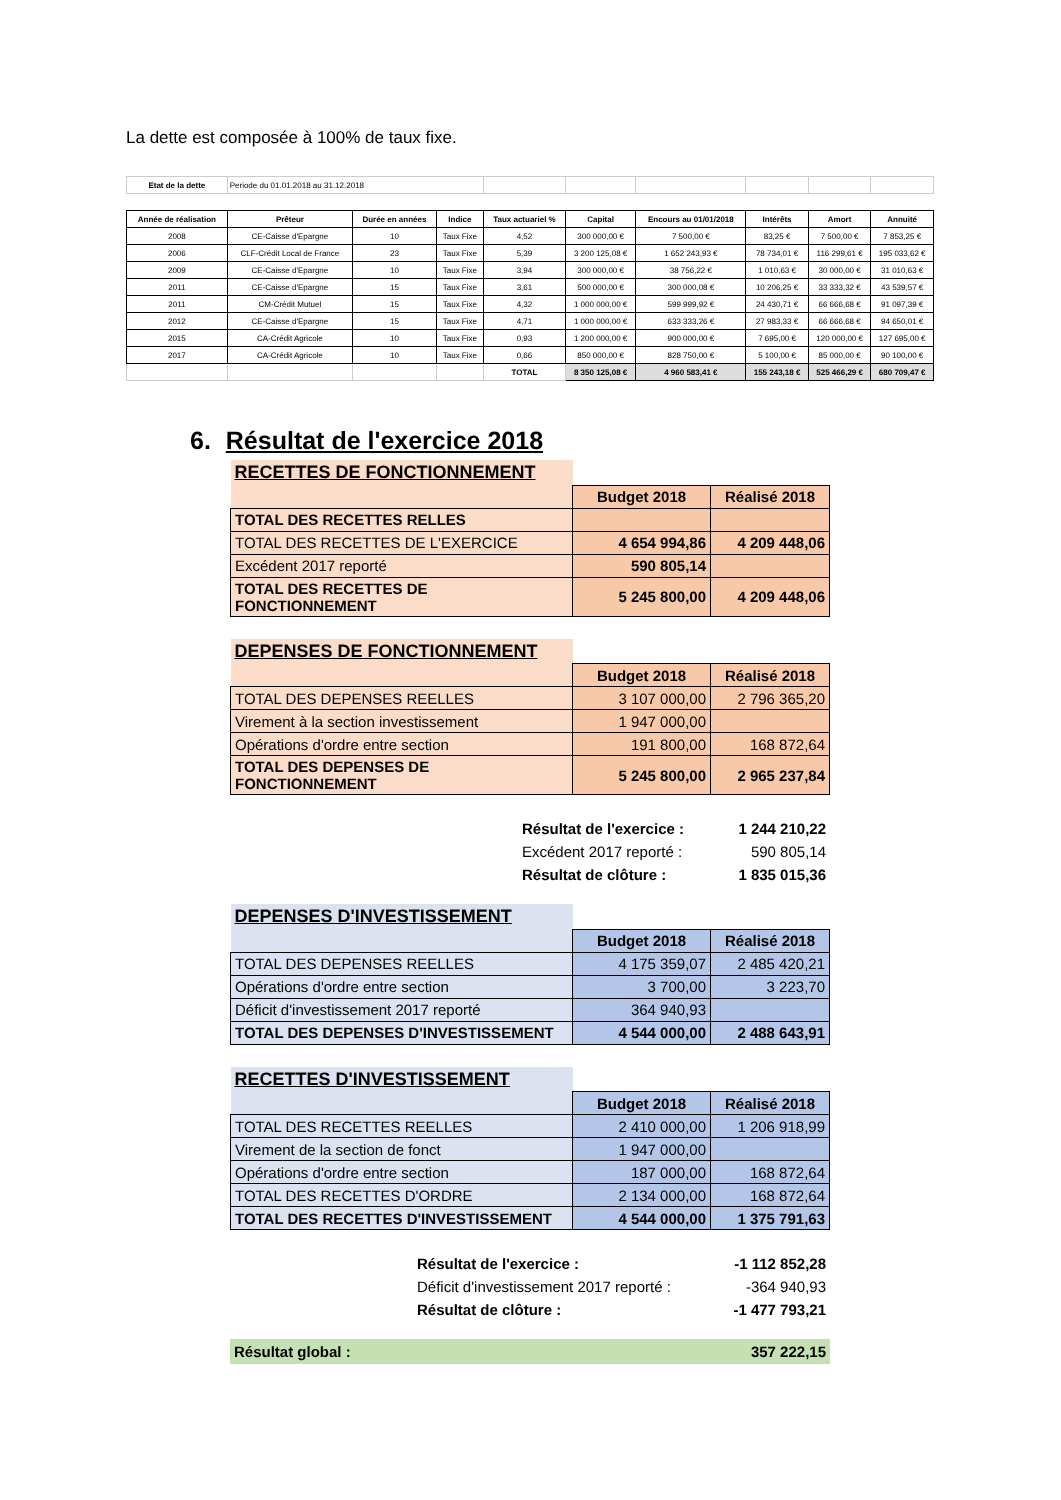La dette est composée à 100% de taux fixe.
| Etat de la dette | Periode du 01.01.2018 au 31.12.2018 | | | | | | | | |
| Année de réalisation | Prêteur | Durée en années | Indice | Taux actuariel % | Capital | Encours au 01/01/2018 | Intérêts | Amort | Annuité |
| 2008 | CE-Caisse d'Epargne | 10 | Taux Fixe | 4,52 | 300 000,00 € | 7 500,00 € | 83,25 € | 7 500,00 € | 7 853,25 € |
| 2006 | CLF-Crédit Local de France | 23 | Taux Fixe | 5,39 | 3 200 125,08 € | 1 652 243,93 € | 78 734,01 € | 116 299,61 € | 195 033,62 € |
| 2009 | CE-Caisse d'Epargne | 10 | Taux Fixe | 3,94 | 300 000,00 € | 38 756,22 € | 1 010,63 € | 30 000,00 € | 31 010,63 € |
| 2011 | CE-Caisse d'Epargne | 15 | Taux Fixe | 3,61 | 500 000,00 € | 300 000,08 € | 10 206,25 € | 33 333,32 € | 43 539,57 € |
| 2011 | CM-Crédit Mutuel | 15 | Taux Fixe | 4,32 | 1 000 000,00 € | 599 999,92 € | 24 430,71 € | 66 666,68 € | 91 097,39 € |
| 2012 | CE-Caisse d'Epargne | 15 | Taux Fixe | 4,71 | 1 000 000,00 € | 633 333,26 € | 27 983,33 € | 66 666,68 € | 94 650,01 € |
| 2015 | CA-Crédit Agricole | 10 | Taux Fixe | 0,93 | 1 200 000,00 € | 900 000,00 € | 7 695,00 € | 120 000,00 € | 127 695,00 € |
| 2017 | CA-Crédit Agricole | 10 | Taux Fixe | 0,66 | 850 000,00 € | 828 750,00 € | 5 100,00 € | 85 000,00 € | 90 100,00 € |
| | | | | TOTAL | 8 350 125,08 € | 4 960 583,41 € | 155 243,18 € | 525 466,29 € | 680 709,47 € |
6. Résultat de l'exercice 2018
| RECETTES DE FONCTIONNEMENT | | |
| | Budget 2018 | Réalisé 2018 |
| TOTAL DES RECETTES RELLES | | |
| TOTAL DES RECETTES DE L'EXERCICE | 4 654 994,86 | 4 209 448,06 |
| Excédent 2017 reporté | 590 805,14 | |
| TOTAL DES RECETTES DE FONCTIONNEMENT | 5 245 800,00 | 4 209 448,06 |
| DEPENSES DE FONCTIONNEMENT | | |
| | Budget 2018 | Réalisé 2018 |
| TOTAL DES DEPENSES REELLES | 3 107 000,00 | 2 796 365,20 |
| Virement à la section investissement | 1 947 000,00 | |
| Opérations d'ordre entre section | 191 800,00 | 168 872,64 |
| TOTAL DES DEPENSES DE FONCTIONNEMENT | 5 245 800,00 | 2 965 237,84 |
| | Résultat de l'exercice : | 1 244 210,22 |
| | Excédent 2017 reporté : | 590 805,14 |
| | Résultat de clôture : | 1 835 015,36 |
| DEPENSES D'INVESTISSEMENT | | |
| | Budget 2018 | Réalisé 2018 |
| TOTAL DES DEPENSES REELLES | 4 175 359,07 | 2 485 420,21 |
| Opérations d'ordre entre section | 3 700,00 | 3 223,70 |
| Déficit d'investissement 2017 reporté | 364 940,93 | |
| TOTAL DES DEPENSES D'INVESTISSEMENT | 4 544 000,00 | 2 488 643,91 |
| RECETTES D'INVESTISSEMENT | | |
| | Budget 2018 | Réalisé 2018 |
| TOTAL DES RECETTES REELLES | 2 410 000,00 | 1 206 918,99 |
| Virement de la section de fonct | 1 947 000,00 | |
| Opérations d'ordre entre section | 187 000,00 | 168 872,64 |
| TOTAL DES RECETTES D'ORDRE | 2 134 000,00 | 168 872,64 |
| TOTAL DES RECETTES D'INVESTISSEMENT | 4 544 000,00 | 1 375 791,63 |
| | Résultat de l'exercice : | -1 112 852,28 |
| | Déficit d'investissement 2017 reporté : | -364 940,93 |
| | Résultat de clôture : | -1 477 793,21 |
Résultat global : 357 222,15